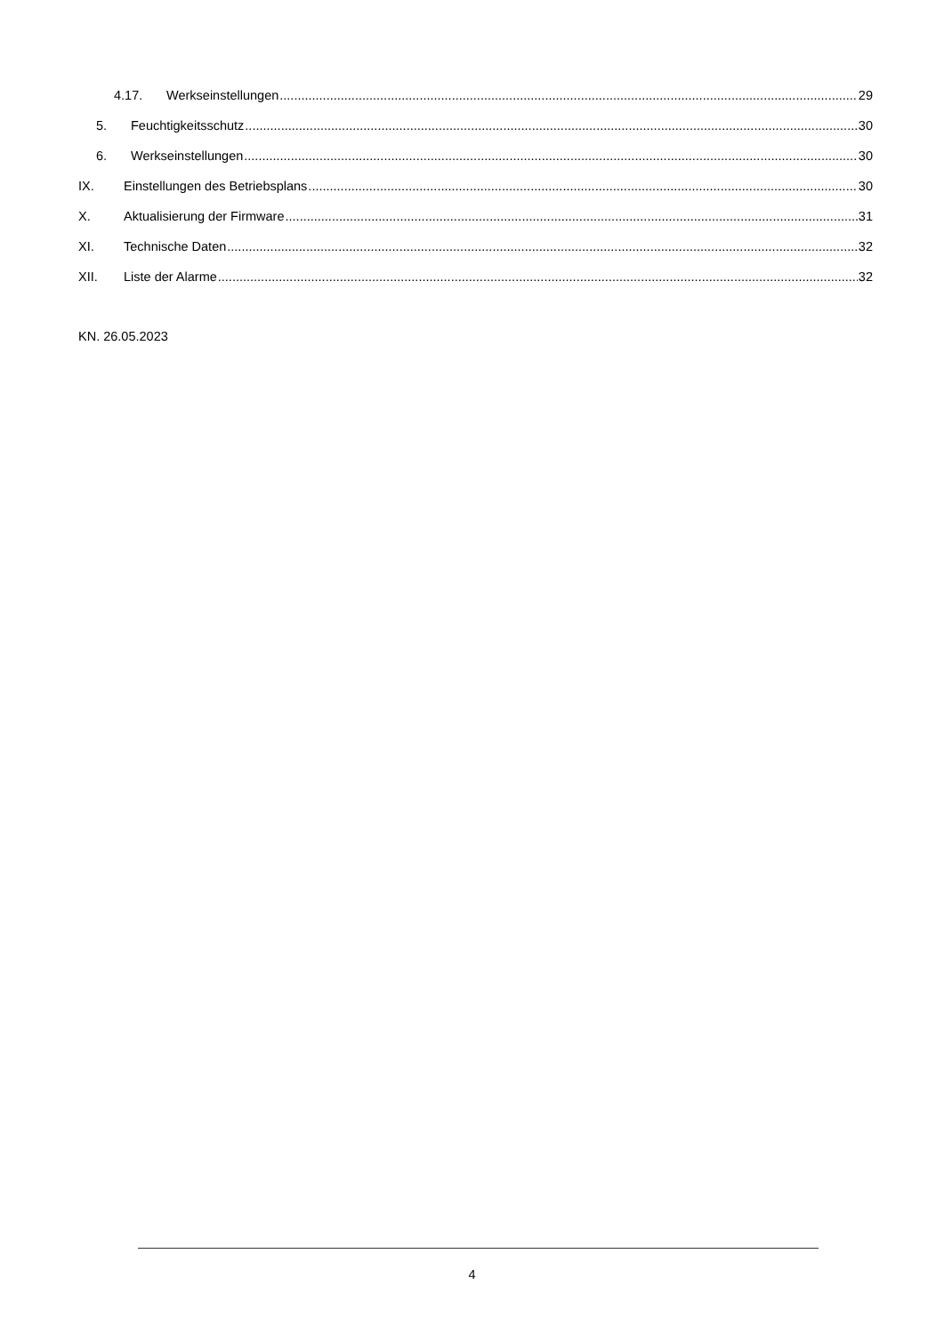4.17. Werkseinstellungen 29
5. Feuchtigkeitsschutz 30
6. Werkseinstellungen 30
IX. Einstellungen des Betriebsplans 30
X. Aktualisierung der Firmware 31
XI. Technische Daten 32
XII. Liste der Alarme 32
KN. 26.05.2023
4